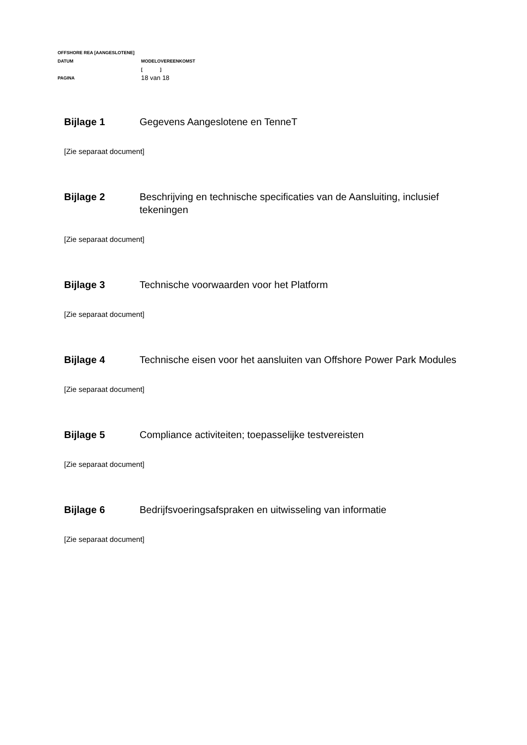OFFSHORE REA [AANGESLOTENE]
DATUM MODELOVEREENKOMST
[ ]
PAGINA 18 van 18
Bijlage 1 Gegevens Aangeslotene en TenneT
[Zie separaat document]
Bijlage 2 Beschrijving en technische specificaties van de Aansluiting, inclusief tekeningen
[Zie separaat document]
Bijlage 3 Technische voorwaarden voor het Platform
[Zie separaat document]
Bijlage 4 Technische eisen voor het aansluiten van Offshore Power Park Modules
[Zie separaat document]
Bijlage 5 Compliance activiteiten; toepasselijke testvereisten
[Zie separaat document]
Bijlage 6 Bedrijfsvoeringsafspraken en uitwisseling van informatie
[Zie separaat document]